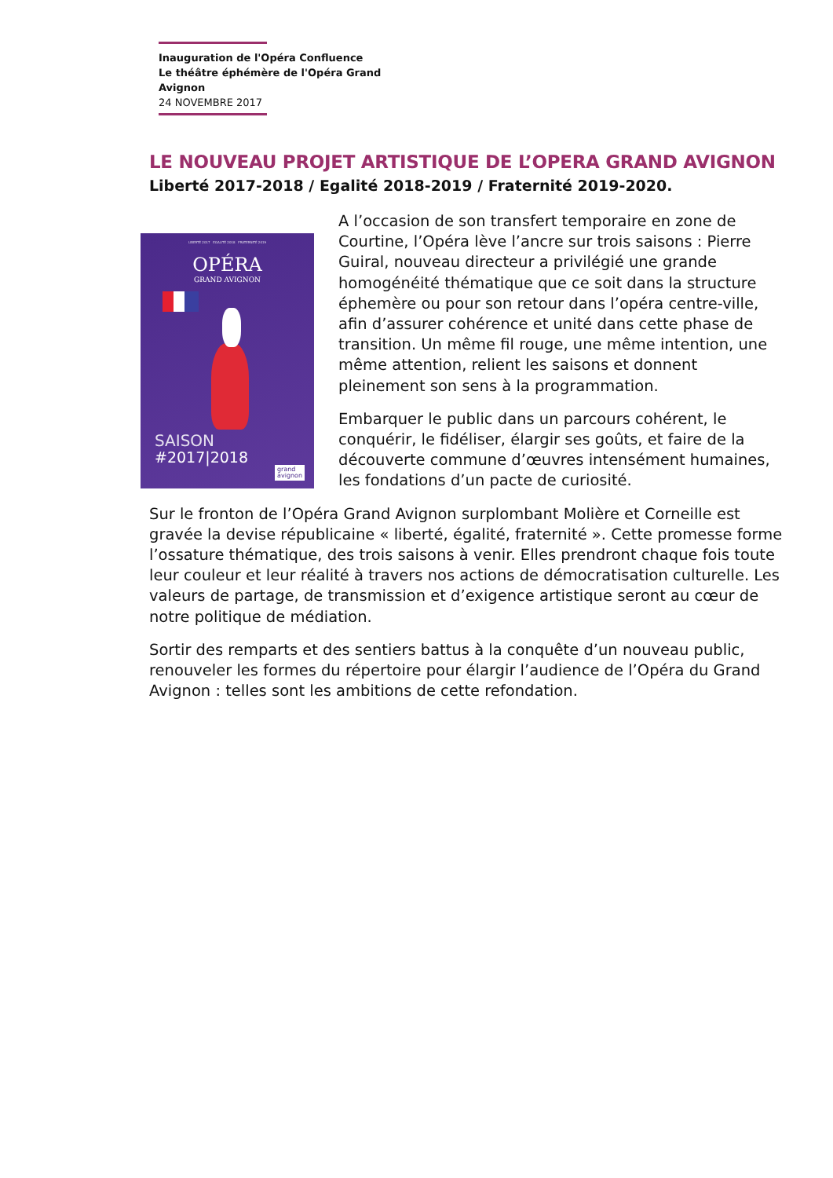Inauguration de l'Opéra Confluence
Le théâtre éphémère de l'Opéra Grand Avignon
24 NOVEMBRE 2017
LE NOUVEAU PROJET ARTISTIQUE DE L’OPERA GRAND AVIGNON
Liberté 2017-2018 / Egalité 2018-2019 / Fraternité 2019-2020.
LIBERTÉ 2017 EGALITÉ 2018 FRATERNITÉ 2019
OPÉRA
GRAND AVIGNON
SAISON
#2017|2018
grand
avignon
A l’occasion de son transfert temporaire en zone de Courtine, l’Opéra lève l’ancre sur trois saisons : Pierre Guiral, nouveau directeur a privilégié une grande homogénéité thématique que ce soit dans la structure éphemère ou pour son retour dans l’opéra centre-ville, afin d’assurer cohérence et unité dans cette phase de transition. Un même fil rouge, une même intention, une même attention, relient les saisons et donnent pleinement son sens à la programmation.
Embarquer le public dans un parcours cohérent, le conquérir, le fidéliser, élargir ses goûts, et faire de la découverte commune d’œuvres intensément humaines, les fondations d’un pacte de curiosité.
Sur le fronton de l’Opéra Grand Avignon surplombant Molière et Corneille est gravée la devise républicaine « liberté, égalité, fraternité ». Cette promesse forme l’ossature thématique, des trois saisons à venir. Elles prendront chaque fois toute leur couleur et leur réalité à travers nos actions de démocratisation culturelle. Les valeurs de partage, de transmission et d’exigence artistique seront au cœur de notre politique de médiation.
Sortir des remparts et des sentiers battus à la conquête d’un nouveau public, renouveler les formes du répertoire pour élargir l’audience de l’Opéra du Grand Avignon : telles sont les ambitions de cette refondation.